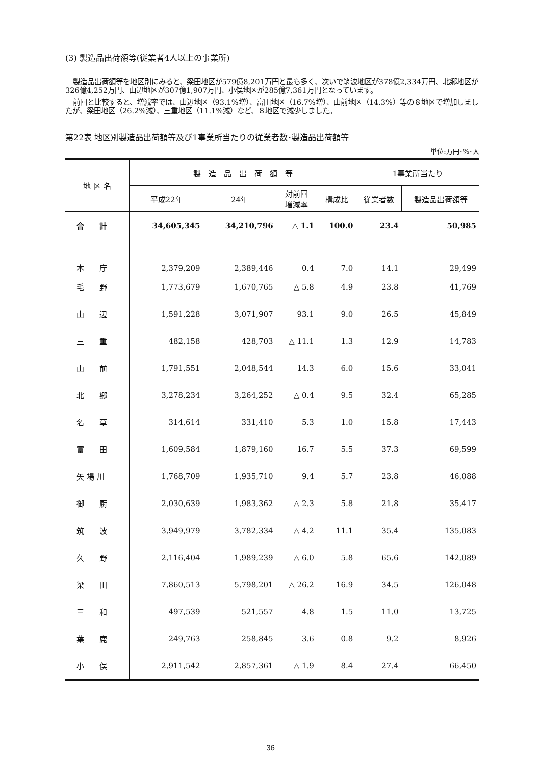(3) 製造品出荷額等(従業者4人以上の事業所)
製造品出荷額等を地区別にみると、梁田地区が579億8,201万円と最も多く、次いで筑波地区が378億2,334万円、北郷地区が326億4,252万円、山辺地区が307億1,907万円、小俣地区が285億7,361万円となっています。
前回と比較すると、増減率では、山辺地区（93.1%増）、富田地区（16.7%増）、山前地区（14.3%）等の８地区で増加しましたが、梁田地区（26.2%減）、三重地区（11.1%減）など、８地区で減少しました。
第22表 地区別製造品出荷額等及び1事業所当たりの従業者数･製造品出荷額等
単位:万円･%･人
| 地 区 名 | 製 造 品 出 荷 額 等 | | | | 1事業所当たり | |
| --- | --- | --- | --- | --- | --- | --- |
| | 平成22年 | 24年 | 対前回 増減率 | 構成比 | 従業者数 | 製造品出荷額等 |
| 合 計 | 34,605,345 | 34,210,796 | △ 1.1 | 100.0 | 23.4 | 50,985 |
| 本 庁 | 2,379,209 | 2,389,446 | 0.4 | 7.0 | 14.1 | 29,499 |
| 毛 野 | 1,773,679 | 1,670,765 | △ 5.8 | 4.9 | 23.8 | 41,769 |
| 山 辺 | 1,591,228 | 3,071,907 | 93.1 | 9.0 | 26.5 | 45,849 |
| 三 重 | 482,158 | 428,703 | △ 11.1 | 1.3 | 12.9 | 14,783 |
| 山 前 | 1,791,551 | 2,048,544 | 14.3 | 6.0 | 15.6 | 33,041 |
| 北 郷 | 3,278,234 | 3,264,252 | △ 0.4 | 9.5 | 32.4 | 65,285 |
| 名 草 | 314,614 | 331,410 | 5.3 | 1.0 | 15.8 | 17,443 |
| 富 田 | 1,609,584 | 1,879,160 | 16.7 | 5.5 | 37.3 | 69,599 |
| 矢 場 川 | 1,768,709 | 1,935,710 | 9.4 | 5.7 | 23.8 | 46,088 |
| 御 厨 | 2,030,639 | 1,983,362 | △ 2.3 | 5.8 | 21.8 | 35,417 |
| 筑 波 | 3,949,979 | 3,782,334 | △ 4.2 | 11.1 | 35.4 | 135,083 |
| 久 野 | 2,116,404 | 1,989,239 | △ 6.0 | 5.8 | 65.6 | 142,089 |
| 梁 田 | 7,860,513 | 5,798,201 | △ 26.2 | 16.9 | 34.5 | 126,048 |
| 三 和 | 497,539 | 521,557 | 4.8 | 1.5 | 11.0 | 13,725 |
| 葉 鹿 | 249,763 | 258,845 | 3.6 | 0.8 | 9.2 | 8,926 |
| 小 俣 | 2,911,542 | 2,857,361 | △ 1.9 | 8.4 | 27.4 | 66,450 |
36